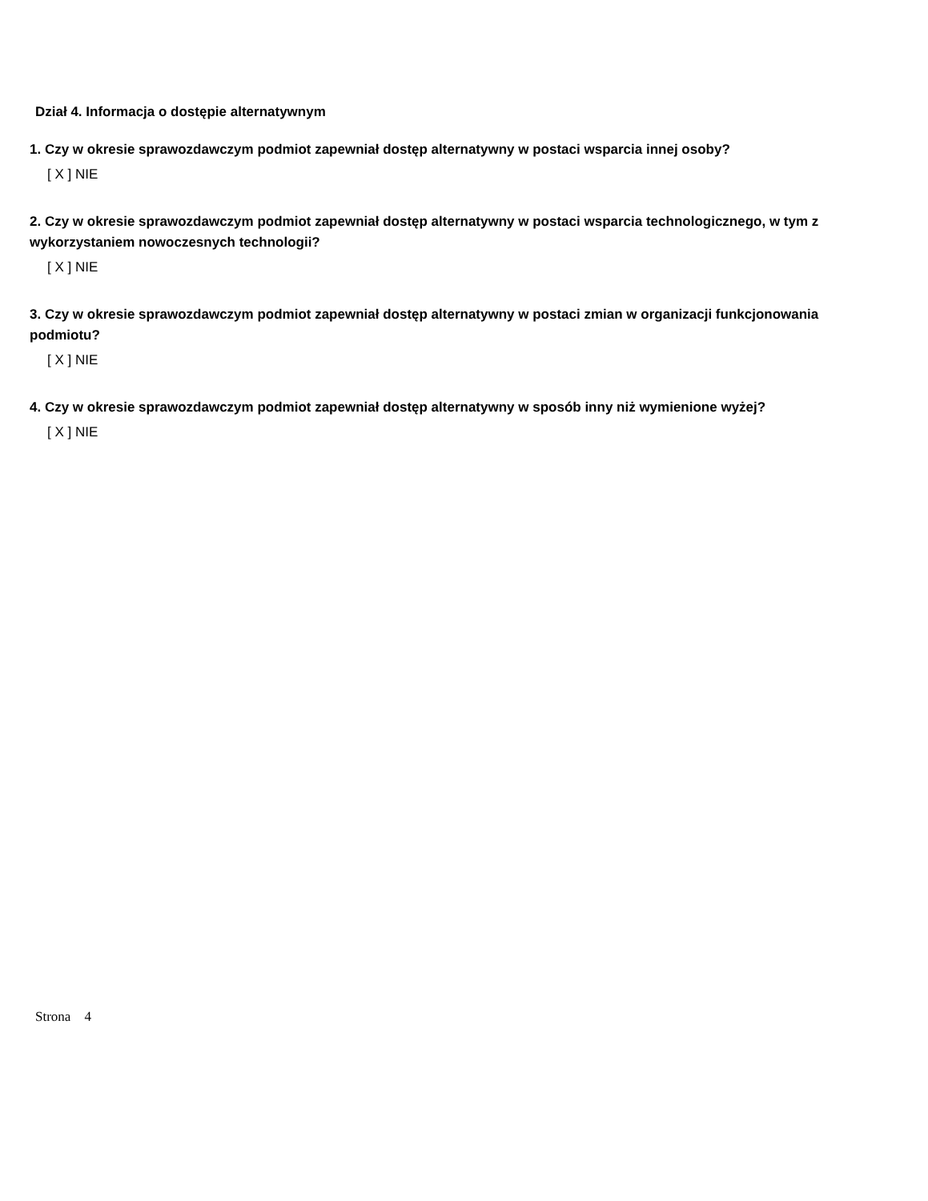Dział 4. Informacja o dostępie alternatywnym
1. Czy w okresie sprawozdawczym podmiot zapewniał dostęp alternatywny w postaci wsparcia innej osoby?
[ X ] NIE
2. Czy w okresie sprawozdawczym podmiot zapewniał dostęp alternatywny w postaci wsparcia technologicznego, w tym z wykorzystaniem nowoczesnych technologii?
[ X ] NIE
3. Czy w okresie sprawozdawczym podmiot zapewniał dostęp alternatywny w postaci zmian w organizacji funkcjonowania podmiotu?
[ X ] NIE
4. Czy w okresie sprawozdawczym podmiot zapewniał dostęp alternatywny w sposób inny niż wymienione wyżej?
[ X ] NIE
Strona 4